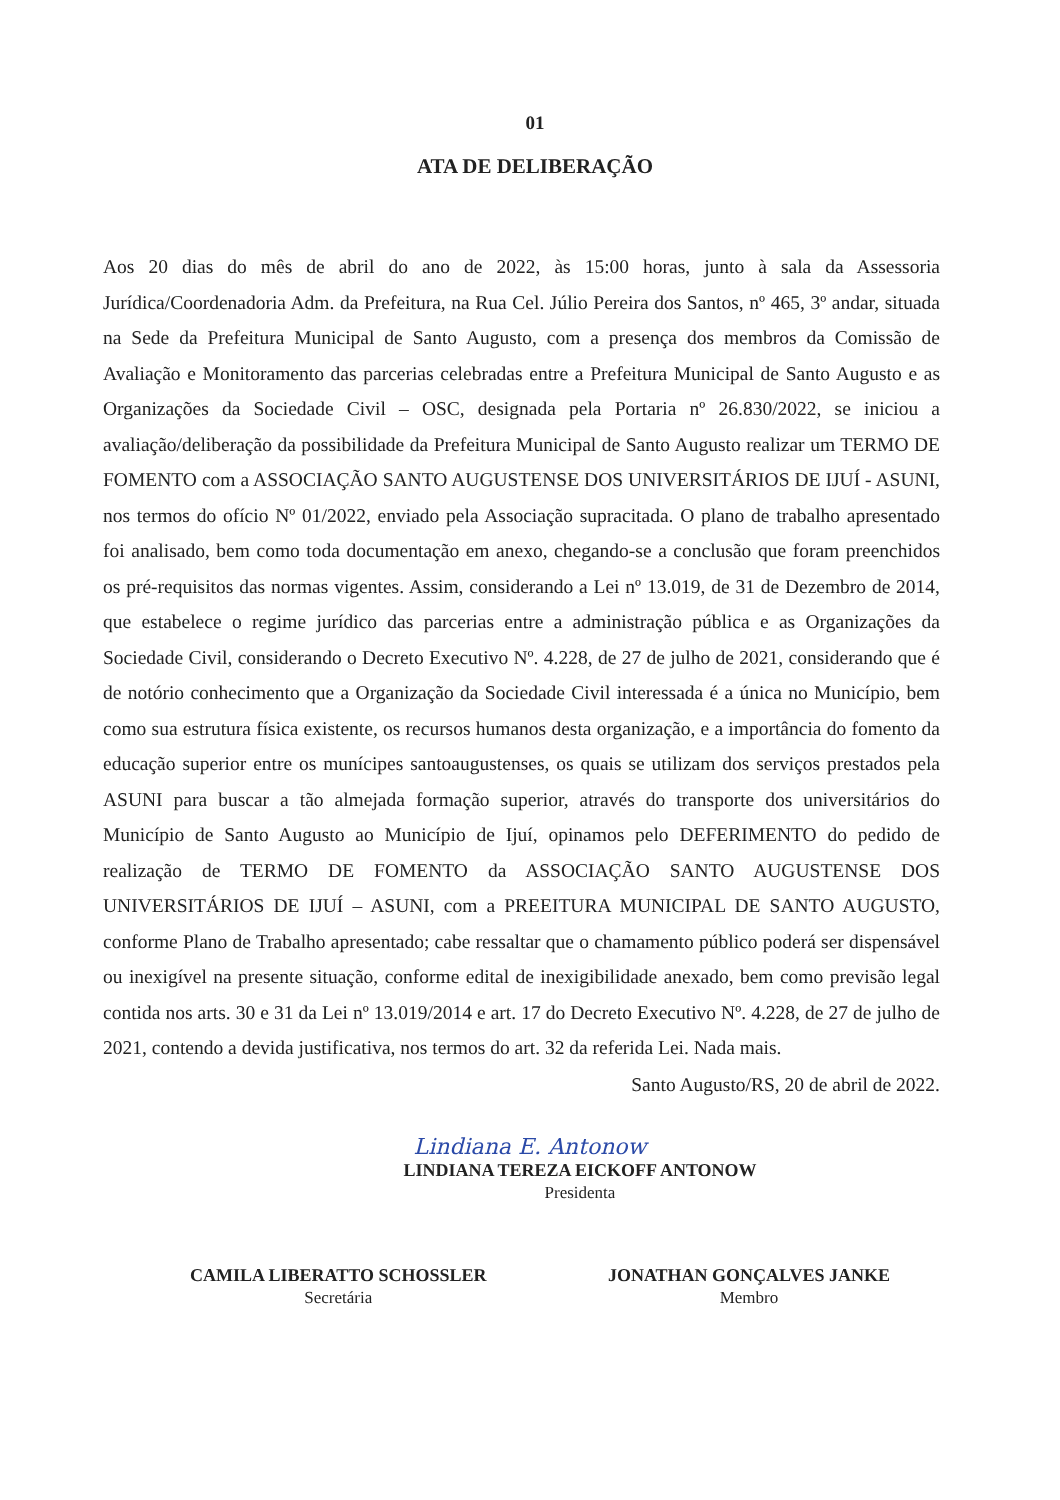01
ATA DE DELIBERAÇÃO
Aos 20 dias do mês de abril do ano de 2022, às 15:00 horas, junto à sala da Assessoria Jurídica/Coordenadoria Adm. da Prefeitura, na Rua Cel. Júlio Pereira dos Santos, nº 465, 3º andar, situada na Sede da Prefeitura Municipal de Santo Augusto, com a presença dos membros da Comissão de Avaliação e Monitoramento das parcerias celebradas entre a Prefeitura Municipal de Santo Augusto e as Organizações da Sociedade Civil – OSC, designada pela Portaria nº 26.830/2022, se iniciou a avaliação/deliberação da possibilidade da Prefeitura Municipal de Santo Augusto realizar um TERMO DE FOMENTO com a ASSOCIAÇÃO SANTO AUGUSTENSE DOS UNIVERSITÁRIOS DE IJUÍ - ASUNI, nos termos do ofício Nº 01/2022, enviado pela Associação supracitada. O plano de trabalho apresentado foi analisado, bem como toda documentação em anexo, chegando-se a conclusão que foram preenchidos os pré-requisitos das normas vigentes. Assim, considerando a Lei nº 13.019, de 31 de Dezembro de 2014, que estabelece o regime jurídico das parcerias entre a administração pública e as Organizações da Sociedade Civil, considerando o Decreto Executivo Nº. 4.228, de 27 de julho de 2021, considerando que é de notório conhecimento que a Organização da Sociedade Civil interessada é a única no Município, bem como sua estrutura física existente, os recursos humanos desta organização, e a importância do fomento da educação superior entre os munícipes santoaugustenses, os quais se utilizam dos serviços prestados pela ASUNI para buscar a tão almejada formação superior, através do transporte dos universitários do Município de Santo Augusto ao Município de Ijuí, opinamos pelo DEFERIMENTO do pedido de realização de TERMO DE FOMENTO da ASSOCIAÇÃO SANTO AUGUSTENSE DOS UNIVERSITÁRIOS DE IJUÍ – ASUNI, com a PREEITURA MUNICIPAL DE SANTO AUGUSTO, conforme Plano de Trabalho apresentado; cabe ressaltar que o chamamento público poderá ser dispensável ou inexigível na presente situação, conforme edital de inexigibilidade anexado, bem como previsão legal contida nos arts. 30 e 31 da Lei nº 13.019/2014 e art. 17 do Decreto Executivo Nº. 4.228, de 27 de julho de 2021, contendo a devida justificativa, nos termos do art. 32 da referida Lei. Nada mais.
Santo Augusto/RS, 20 de abril de 2022.
Lindiana E. Antonow
LINDIANA TEREZA EICKOFF ANTONOW
Presidenta
CAMILA LIBERATTO SCHOSSLER
Secretária
JONATHAN GONÇALVES JANKE
Membro